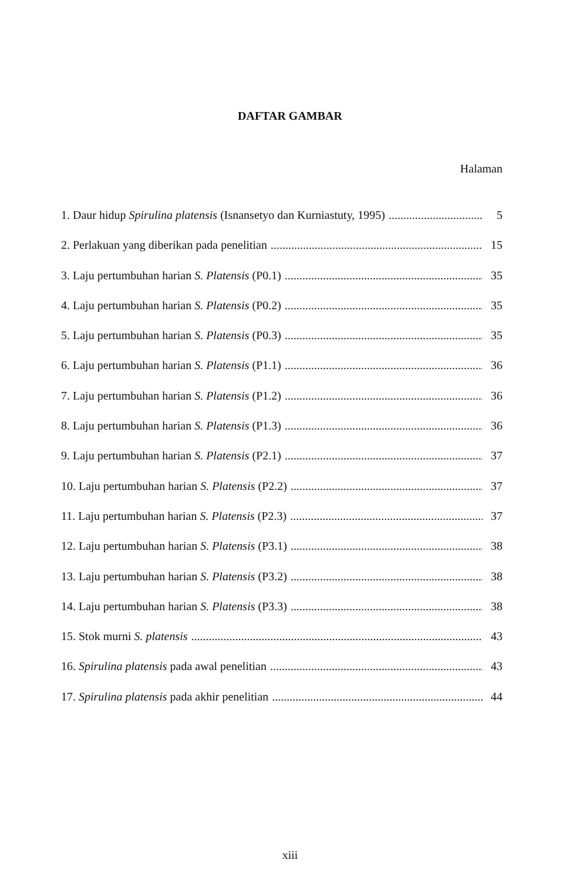DAFTAR GAMBAR
Halaman
1. Daur hidup Spirulina platensis (Isnansetyo dan Kurniastuty, 1995) 5
2. Perlakuan yang diberikan pada penelitian 15
3. Laju pertumbuhan harian S. Platensis (P0.1) 35
4. Laju pertumbuhan harian S. Platensis (P0.2) 35
5. Laju pertumbuhan harian S. Platensis (P0.3) 35
6. Laju pertumbuhan harian S. Platensis (P1.1) 36
7. Laju pertumbuhan harian S. Platensis (P1.2) 36
8. Laju pertumbuhan harian S. Platensis (P1.3) 36
9. Laju pertumbuhan harian S. Platensis (P2.1) 37
10. Laju pertumbuhan harian S. Platensis (P2.2) 37
11. Laju pertumbuhan harian S. Platensis (P2.3) 37
12. Laju pertumbuhan harian S. Platensis (P3.1) 38
13. Laju pertumbuhan harian S. Platensis (P3.2) 38
14. Laju pertumbuhan harian S. Platensis (P3.3) 38
15. Stok murni S. platensis 43
16. Spirulina platensis pada awal penelitian 43
17. Spirulina platensis pada akhir penelitian 44
xiii